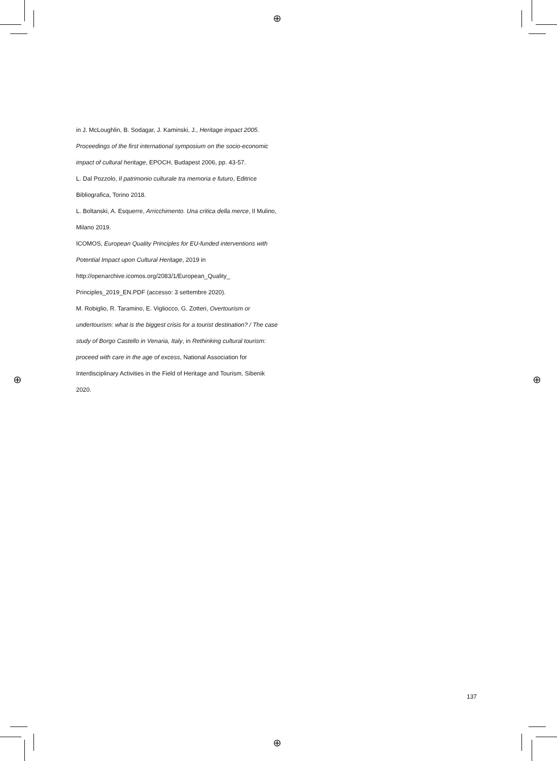⊕
⊕
⊕ ⊕
in J. McLoughlin, B. Sodagar, J. Kaminski, J., Heritage impact 2005. Proceedings of the first international symposium on the socio-economic impact of cultural heritage, EPOCH, Budapest 2006, pp. 43-57.
L. Dal Pozzolo, Il patrimonio culturale tra memoria e futuro, Editrice Bibliografica, Torino 2018.
L. Boltanski, A. Esquerre, Arricchimento. Una critica della merce, Il Mulino, Milano 2019.
ICOMOS, European Quality Principles for EU-funded interventions with Potential Impact upon Cultural Heritage, 2019 in http://openarchive.icomos.org/2083/1/European_Quality_ Principles_2019_EN.PDF (accesso: 3 settembre 2020).
M. Robiglio, R. Taramino, E. Vigliocco, G. Zotteri, Overtourism or undertourism: what is the biggest crisis for a tourist destination? / The case study of Borgo Castello in Venaria, Italy, in Rethinking cultural tourism: proceed with care in the age of excess, National Association for Interdisciplinary Activities in the Field of Heritage and Tourism, Sibenik 2020.
137